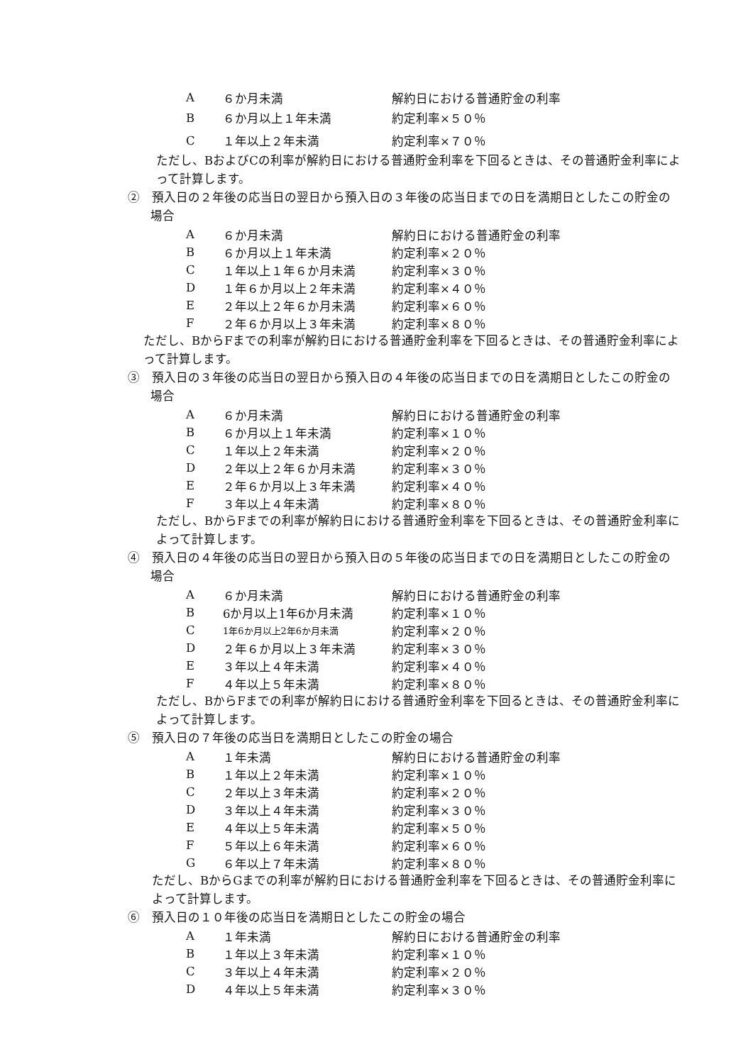| A | ６か月未満 | 解約日における普通貯金の利率 |
| B | ６か月以上１年未満 | 約定利率×５０％ |
| C | １年以上２年未満 | 約定利率×７０％ |
ただし、BおよびCの利率が解約日における普通貯金利率を下回るときは、その普通貯金利率によって計算します。
②　預入日の２年後の応当日の翌日から預入日の３年後の応当日までの日を満期日としたこの貯金の場合
| A | ６か月未満 | 解約日における普通貯金の利率 |
| B | ６か月以上１年未満 | 約定利率×２０％ |
| C | １年以上１年６か月未満 | 約定利率×３０％ |
| D | １年６か月以上２年未満 | 約定利率×４０％ |
| E | ２年以上２年６か月未満 | 約定利率×６０％ |
| F | ２年６か月以上３年未満 | 約定利率×８０％ |
ただし、BからFまでの利率が解約日における普通貯金利率を下回るときは、その普通貯金利率によって計算します。
③　預入日の３年後の応当日の翌日から預入日の４年後の応当日までの日を満期日としたこの貯金の場合
| A | ６か月未満 | 解約日における普通貯金の利率 |
| B | ６か月以上１年未満 | 約定利率×１０％ |
| C | １年以上２年未満 | 約定利率×２０％ |
| D | ２年以上２年６か月未満 | 約定利率×３０％ |
| E | ２年６か月以上３年未満 | 約定利率×４０％ |
| F | ３年以上４年未満 | 約定利率×８０％ |
ただし、BからFまでの利率が解約日における普通貯金利率を下回るときは、その普通貯金利率によって計算します。
④　預入日の４年後の応当日の翌日から預入日の５年後の応当日までの日を満期日としたこの貯金の場合
| A | ６か月未満 | 解約日における普通貯金の利率 |
| B | 6か月以上1年6か月未満 | 約定利率×１０％ |
| C | 1年6か月以上2年6か月未満 | 約定利率×２０％ |
| D | ２年６か月以上３年未満 | 約定利率×３０％ |
| E | ３年以上４年未満 | 約定利率×４０％ |
| F | ４年以上５年未満 | 約定利率×８０％ |
ただし、BからFまでの利率が解約日における普通貯金利率を下回るときは、その普通貯金利率によって計算します。
⑤　預入日の７年後の応当日を満期日としたこの貯金の場合
| A | １年未満 | 解約日における普通貯金の利率 |
| B | １年以上２年未満 | 約定利率×１０％ |
| C | ２年以上３年未満 | 約定利率×２０％ |
| D | ３年以上４年未満 | 約定利率×３０％ |
| E | ４年以上５年未満 | 約定利率×５０％ |
| F | ５年以上６年未満 | 約定利率×６０％ |
| G | ６年以上７年未満 | 約定利率×８０％ |
ただし、BからGまでの利率が解約日における普通貯金利率を下回るときは、その普通貯金利率によって計算します。
⑥　預入日の１０年後の応当日を満期日としたこの貯金の場合
| A | １年未満 | 解約日における普通貯金の利率 |
| B | １年以上３年未満 | 約定利率×１０％ |
| C | ３年以上４年未満 | 約定利率×２０％ |
| D | ４年以上５年未満 | 約定利率×３０％ |